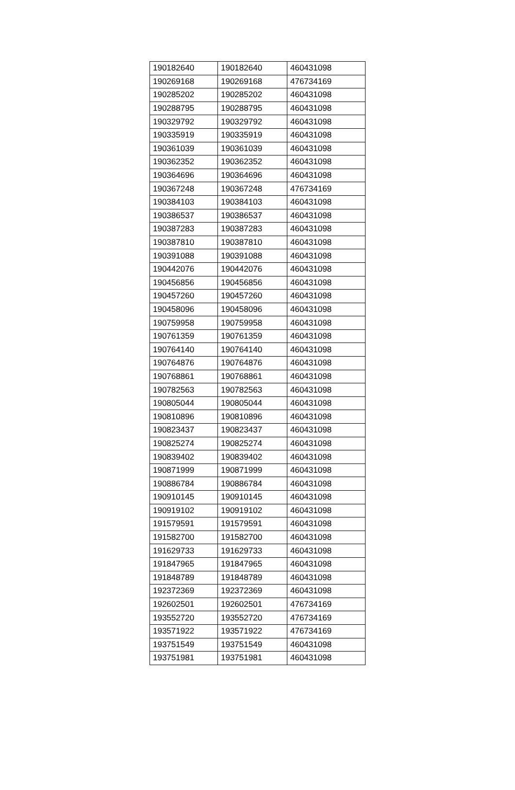| 190182640 | 190182640 | 460431098 |
| 190269168 | 190269168 | 476734169 |
| 190285202 | 190285202 | 460431098 |
| 190288795 | 190288795 | 460431098 |
| 190329792 | 190329792 | 460431098 |
| 190335919 | 190335919 | 460431098 |
| 190361039 | 190361039 | 460431098 |
| 190362352 | 190362352 | 460431098 |
| 190364696 | 190364696 | 460431098 |
| 190367248 | 190367248 | 476734169 |
| 190384103 | 190384103 | 460431098 |
| 190386537 | 190386537 | 460431098 |
| 190387283 | 190387283 | 460431098 |
| 190387810 | 190387810 | 460431098 |
| 190391088 | 190391088 | 460431098 |
| 190442076 | 190442076 | 460431098 |
| 190456856 | 190456856 | 460431098 |
| 190457260 | 190457260 | 460431098 |
| 190458096 | 190458096 | 460431098 |
| 190759958 | 190759958 | 460431098 |
| 190761359 | 190761359 | 460431098 |
| 190764140 | 190764140 | 460431098 |
| 190764876 | 190764876 | 460431098 |
| 190768861 | 190768861 | 460431098 |
| 190782563 | 190782563 | 460431098 |
| 190805044 | 190805044 | 460431098 |
| 190810896 | 190810896 | 460431098 |
| 190823437 | 190823437 | 460431098 |
| 190825274 | 190825274 | 460431098 |
| 190839402 | 190839402 | 460431098 |
| 190871999 | 190871999 | 460431098 |
| 190886784 | 190886784 | 460431098 |
| 190910145 | 190910145 | 460431098 |
| 190919102 | 190919102 | 460431098 |
| 191579591 | 191579591 | 460431098 |
| 191582700 | 191582700 | 460431098 |
| 191629733 | 191629733 | 460431098 |
| 191847965 | 191847965 | 460431098 |
| 191848789 | 191848789 | 460431098 |
| 192372369 | 192372369 | 460431098 |
| 192602501 | 192602501 | 476734169 |
| 193552720 | 193552720 | 476734169 |
| 193571922 | 193571922 | 476734169 |
| 193751549 | 193751549 | 460431098 |
| 193751981 | 193751981 | 460431098 |